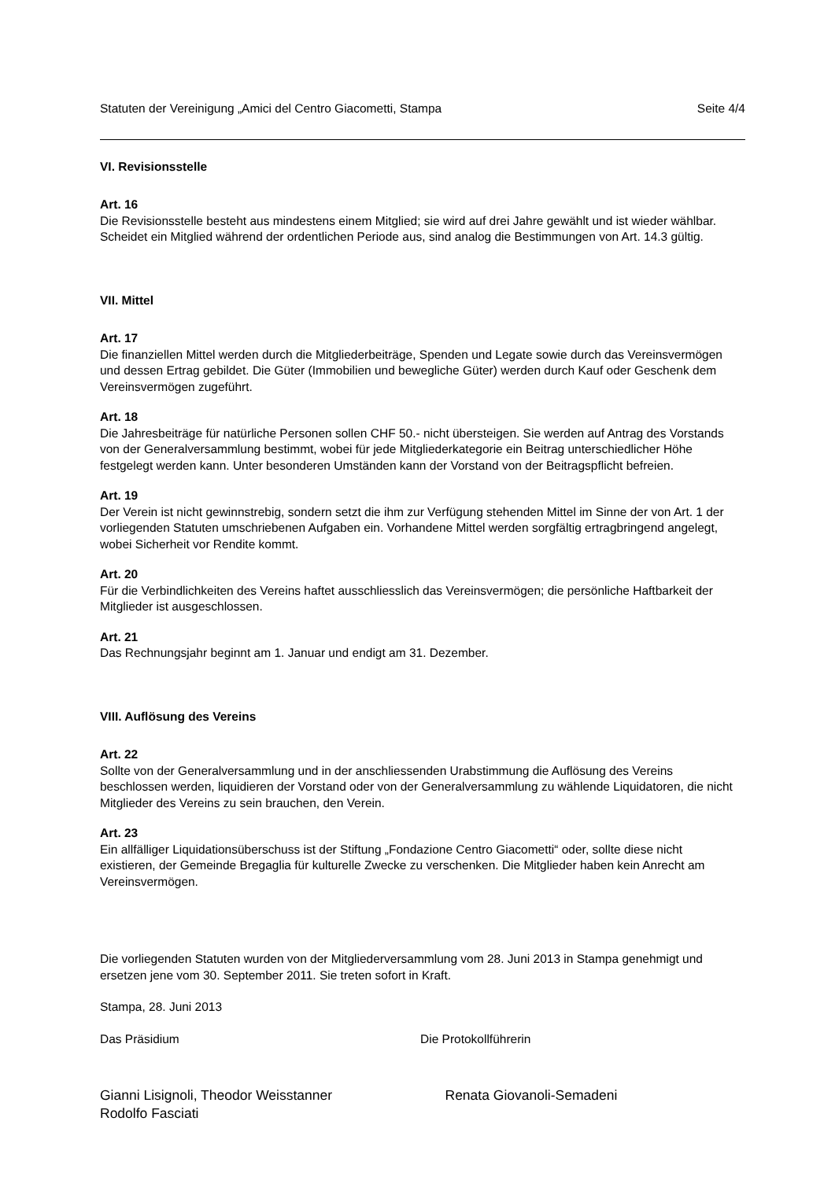Statuten der Vereinigung „Amici del Centro Giacometti, Stampa Seite 4/4
VI. Revisionsstelle
Art. 16
Die Revisionsstelle besteht aus mindestens einem Mitglied; sie wird auf drei Jahre gewählt und ist wieder wählbar. Scheidet ein Mitglied während der ordentlichen Periode aus, sind analog die Bestimmungen von Art. 14.3 gültig.
VII. Mittel
Art. 17
Die finanziellen Mittel werden durch die Mitgliederbeiträge, Spenden und Legate sowie durch das Vereinsvermögen und dessen Ertrag gebildet. Die Güter (Immobilien und bewegliche Güter) werden durch Kauf oder Geschenk dem Vereinsvermögen zugeführt.
Art. 18
Die Jahresbeiträge für natürliche Personen sollen CHF 50.- nicht übersteigen. Sie werden auf Antrag des Vorstands von der Generalversammlung bestimmt, wobei für jede Mitgliederkategorie ein Beitrag unterschiedlicher Höhe festgelegt werden kann. Unter besonderen Umständen kann der Vorstand von der Beitragspflicht befreien.
Art. 19
Der Verein ist nicht gewinnstrebig, sondern setzt die ihm zur Verfügung stehenden Mittel im Sinne der von Art. 1 der vorliegenden Statuten umschriebenen Aufgaben ein. Vorhandene Mittel werden sorgfältig ertragbringend angelegt, wobei Sicherheit vor Rendite kommt.
Art. 20
Für die Verbindlichkeiten des Vereins haftet ausschliesslich das Vereinsvermögen; die persönliche Haftbarkeit der Mitglieder ist ausgeschlossen.
Art. 21
Das Rechnungsjahr beginnt am 1. Januar und endigt am 31. Dezember.
VIII. Auflösung des Vereins
Art. 22
Sollte von der Generalversammlung und in der anschliessenden Urabstimmung die Auflösung des Vereins beschlossen werden, liquidieren der Vorstand oder von der Generalversammlung zu wählende Liquidatoren, die nicht Mitglieder des Vereins zu sein brauchen, den Verein.
Art. 23
Ein allfälliger Liquidationsüberschuss ist der Stiftung „Fondazione Centro Giacometti“ oder, sollte diese nicht existieren, der Gemeinde Bregaglia für kulturelle Zwecke zu verschenken. Die Mitglieder haben kein Anrecht am Vereinsvermögen.
Die vorliegenden Statuten wurden von der Mitgliederversammlung vom 28. Juni 2013 in Stampa genehmigt und ersetzen jene vom 30. September 2011. Sie treten sofort in Kraft.
Stampa, 28. Juni 2013
Das Präsidium Die Protokollführerin
Gianni Lisignoli, Theodor Weisstanner
Rodolfo Fasciati
Renata Giovanoli-Semadeni